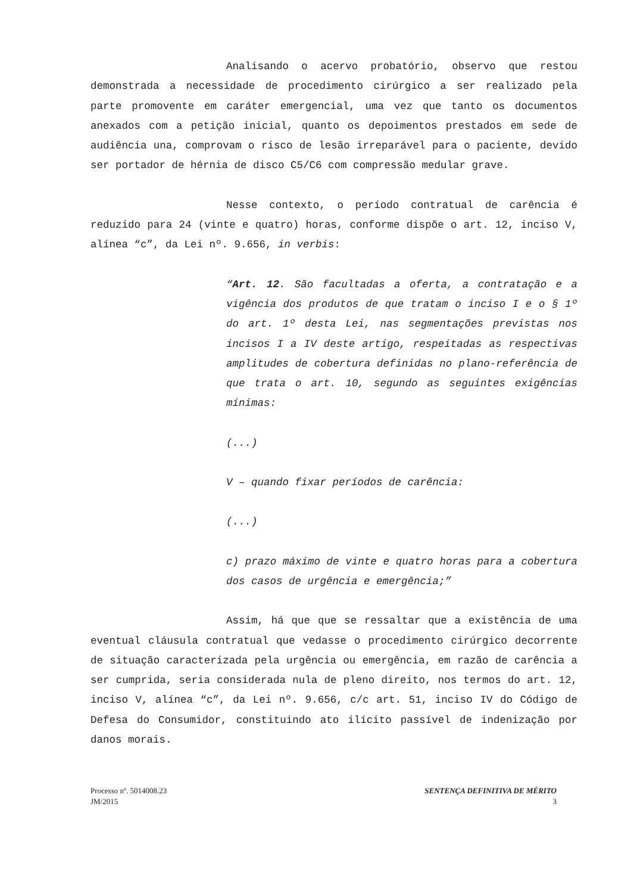Analisando o acervo probatório, observo que restou demonstrada a necessidade de procedimento cirúrgico a ser realizado pela parte promovente em caráter emergencial, uma vez que tanto os documentos anexados com a petição inicial, quanto os depoimentos prestados em sede de audiência una, comprovam o risco de lesão irreparável para o paciente, devido ser portador de hérnia de disco C5/C6 com compressão medular grave.
Nesse contexto, o período contratual de carência é reduzido para 24 (vinte e quatro) horas, conforme dispõe o art. 12, inciso V, alínea “c”, da Lei nº. 9.656, in verbis:
“Art. 12. São facultadas a oferta, a contratação e a vigência dos produtos de que tratam o inciso I e o § 1º do art. 1º desta Lei, nas segmentações previstas nos incisos I a IV deste artigo, respeitadas as respectivas amplitudes de cobertura definidas no plano-referência de que trata o art. 10, segundo as seguintes exigências mínimas:
(...)
V – quando fixar períodos de carência:
(...)
c) prazo máximo de vinte e quatro horas para a cobertura dos casos de urgência e emergência;”
Assim, há que que se ressaltar que a existência de uma eventual cláusula contratual que vedasse o procedimento cirúrgico decorrente de situação caracterizada pela urgência ou emergência, em razão de carência a ser cumprida, seria considerada nula de pleno direito, nos termos do art. 12, inciso V, alínea “c”, da Lei nº. 9.656, c/c art. 51, inciso IV do Código de Defesa do Consumidor, constituindo ato ilícito passível de indenização por danos morais.
Processo nº. 5014008.23
JM/2015
SENTENÇA DEFINITIVA DE MÉRITO
3